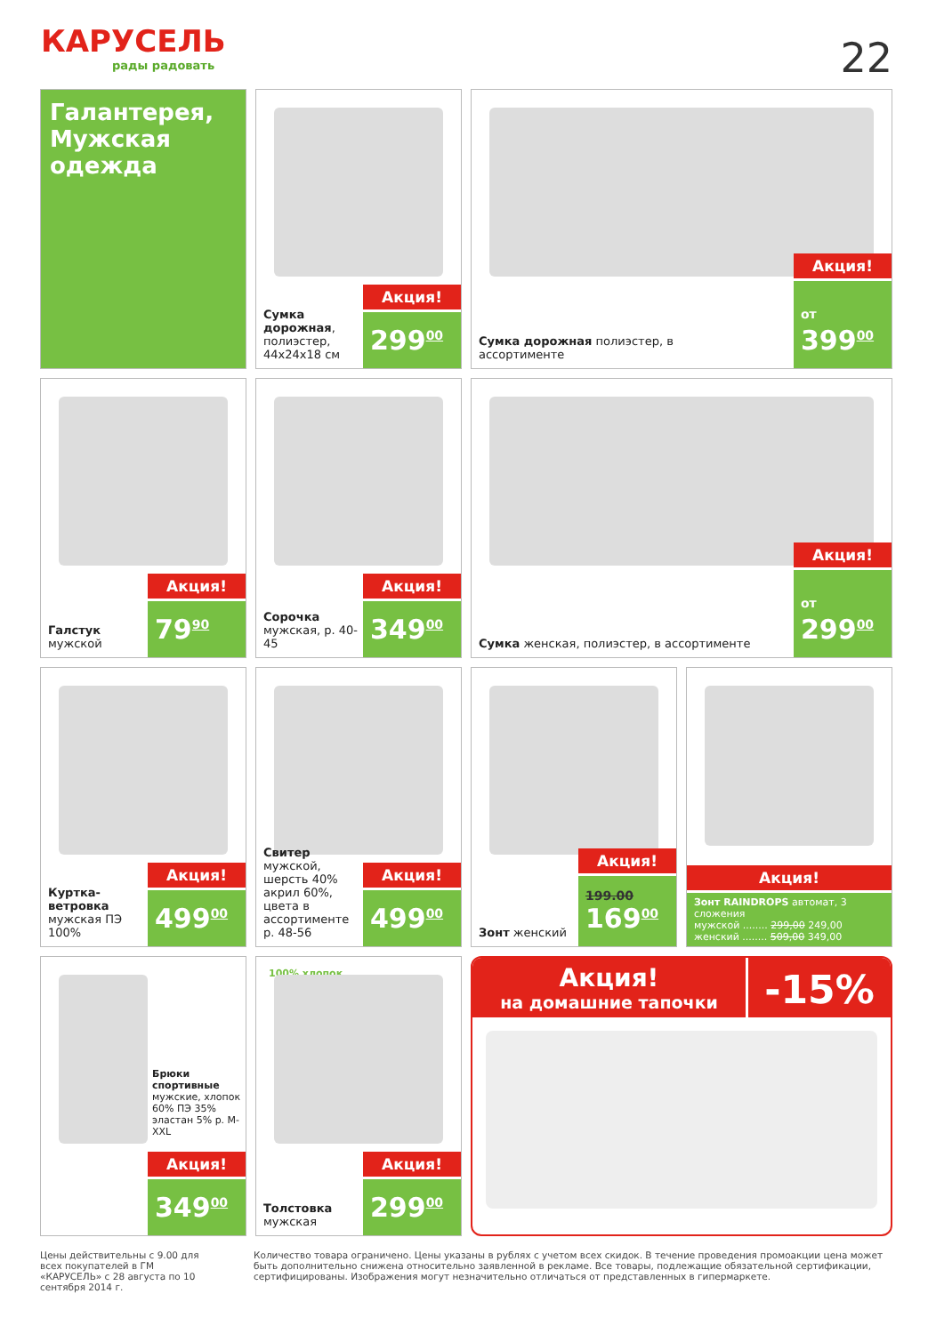КАРУСЕЛЬ
рады радовать
22
Галантерея, Мужская одежда
Сумка дорожная, полиэстер, 44x24x18 см
Акция!
299<sup>00</sup>
Сумка дорожная полиэстер, в ассортименте
Акция!
от 399<sup>00</sup>
Галстук мужской
Акция!
79<sup>90</sup>
Сорочка мужская, р. 40-45
Акция!
349<sup>00</sup>
Сумка женская, полиэстер, в ассортименте
Акция!
от 299<sup>00</sup>
Куртка-ветровка мужская ПЭ 100%
Акция!
499<sup>00</sup>
Свитер мужской, шерсть 40% акрил 60%, цвета в ассортименте р. 48-56
Акция!
499<sup>00</sup>
Зонт женский
Акция!
199.00
169<sup>00</sup>
Акция!
Зонт RAINDROPS автомат, 3 сложения
мужской ........ 299,00 249,00
женский ........ 509,00 349,00
Брюки спортивные мужские, хлопок 60% ПЭ 35% эластан 5% р. M-XXL
Акция!
349<sup>00</sup>
100% хлопок
Толстовка мужская
Акция!
299<sup>00</sup>
Акция!
на домашние тапочки
-15%
Цены действительны с 9.00 для всех покупателей в ГМ «КАРУСЕЛЬ» с 28 августа по 10 сентября 2014 г.
Количество товара ограничено. Цены указаны в рублях с учетом всех скидок. В течение проведения промоакции цена может быть дополнительно снижена относительно заявленной в рекламе. Все товары, подлежащие обязательной сертификации, сертифицированы. Изображения могут незначительно отличаться от представленных в гипермаркете.